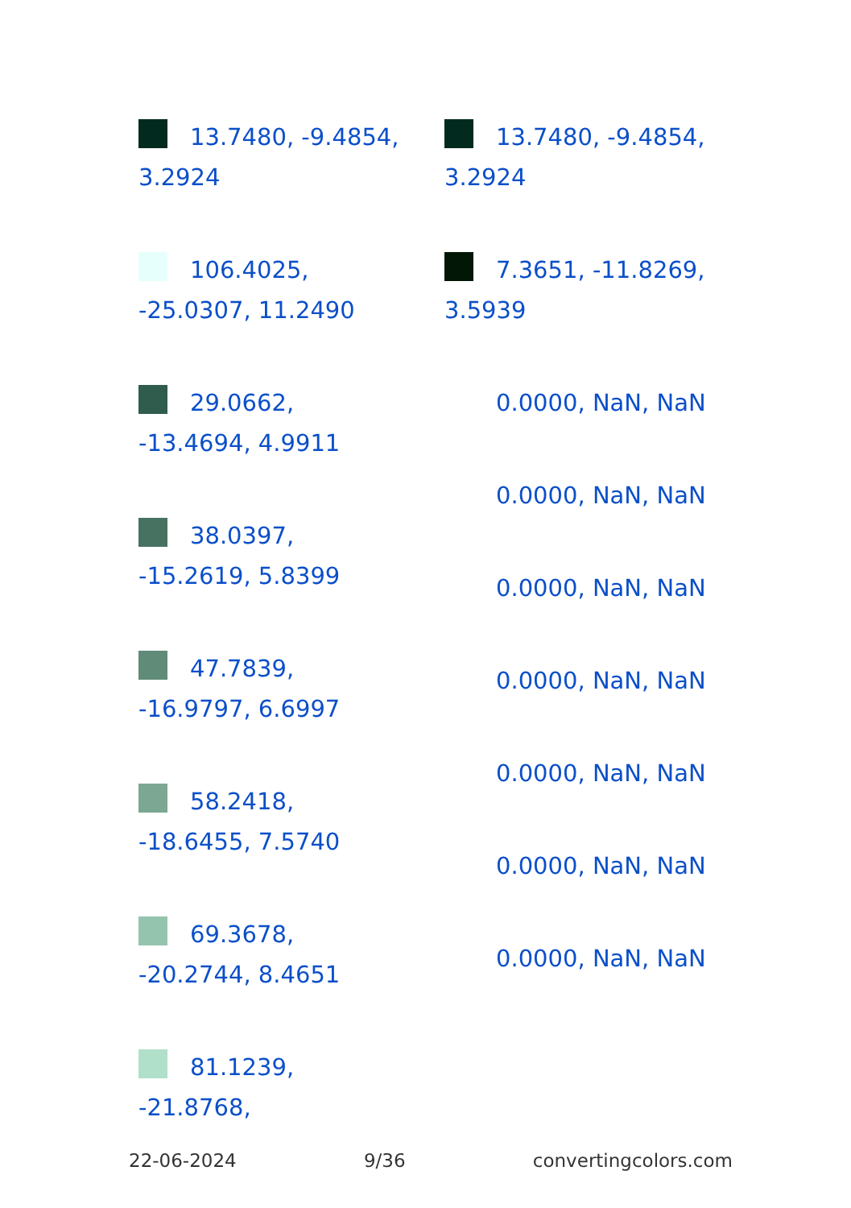13.7480, -9.4854, 3.2924
106.4025, -25.0307, 11.2490
29.0662, -13.4694, 4.9911
38.0397, -15.2619, 5.8399
47.7839, -16.9797, 6.6997
58.2418, -18.6455, 7.5740
69.3678, -20.2744, 8.4651
81.1239, -21.8768,
13.7480, -9.4854, 3.2924
7.3651, -11.8269, 3.5939
0.0000, NaN, NaN
0.0000, NaN, NaN
0.0000, NaN, NaN
0.0000, NaN, NaN
0.0000, NaN, NaN
0.0000, NaN, NaN
0.0000, NaN, NaN
22-06-2024 9/36 convertingcolors.com